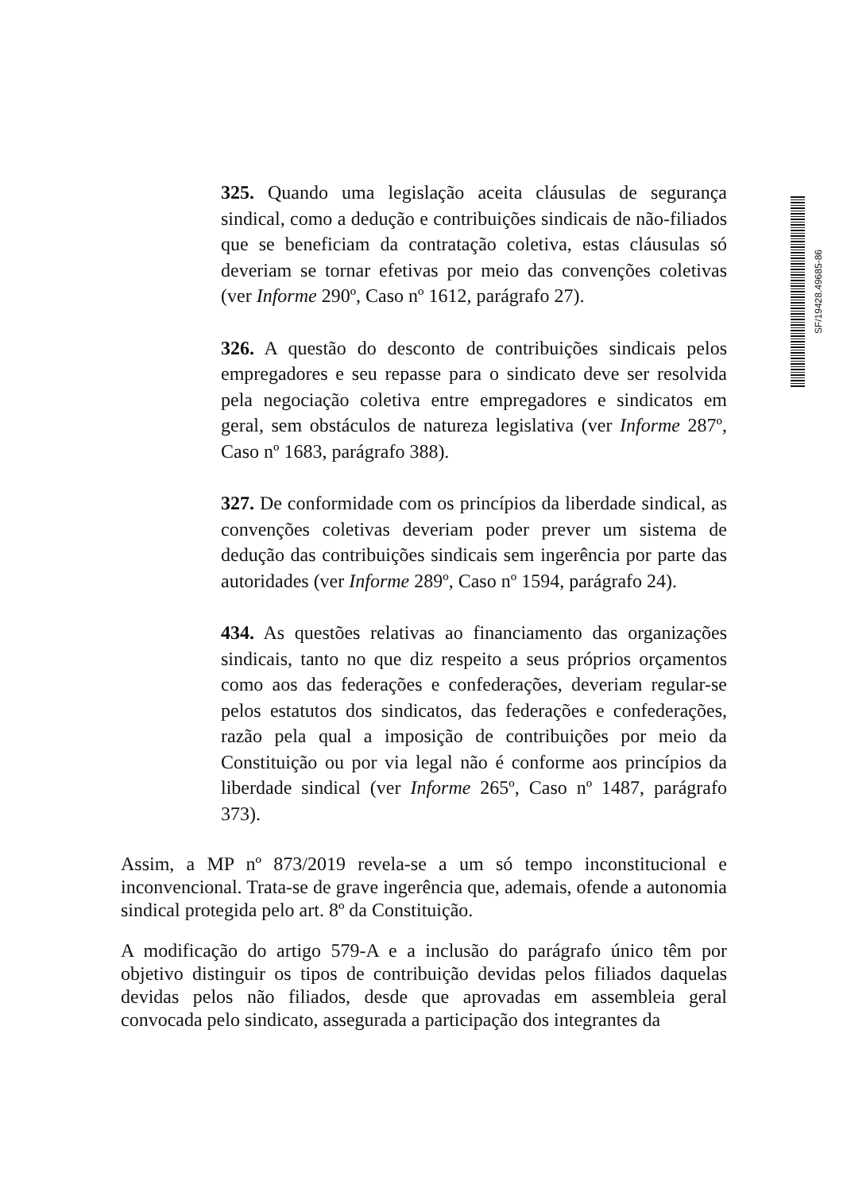325. Quando uma legislação aceita cláusulas de segurança sindical, como a dedução e contribuições sindicais de não-filiados que se beneficiam da contratação coletiva, estas cláusulas só deveriam se tornar efetivas por meio das convenções coletivas (ver Informe 290º, Caso nº 1612, parágrafo 27).
326. A questão do desconto de contribuições sindicais pelos empregadores e seu repasse para o sindicato deve ser resolvida pela negociação coletiva entre empregadores e sindicatos em geral, sem obstáculos de natureza legislativa (ver Informe 287º, Caso nº 1683, parágrafo 388).
327. De conformidade com os princípios da liberdade sindical, as convenções coletivas deveriam poder prever um sistema de dedução das contribuições sindicais sem ingerência por parte das autoridades (ver Informe 289º, Caso nº 1594, parágrafo 24).
434. As questões relativas ao financiamento das organizações sindicais, tanto no que diz respeito a seus próprios orçamentos como aos das federações e confederações, deveriam regular-se pelos estatutos dos sindicatos, das federações e confederações, razão pela qual a imposição de contribuições por meio da Constituição ou por via legal não é conforme aos princípios da liberdade sindical (ver Informe 265º, Caso nº 1487, parágrafo 373).
Assim, a MP nº 873/2019 revela-se a um só tempo inconstitucional e inconvencional. Trata-se de grave ingerência que, ademais, ofende a autonomia sindical protegida pelo art. 8º da Constituição.
A modificação do artigo 579-A e a inclusão do parágrafo único têm por objetivo distinguir os tipos de contribuição devidas pelos filiados daquelas devidas pelos não filiados, desde que aprovadas em assembleia geral convocada pelo sindicato, assegurada a participação dos integrantes da
SF/19428.49685-86